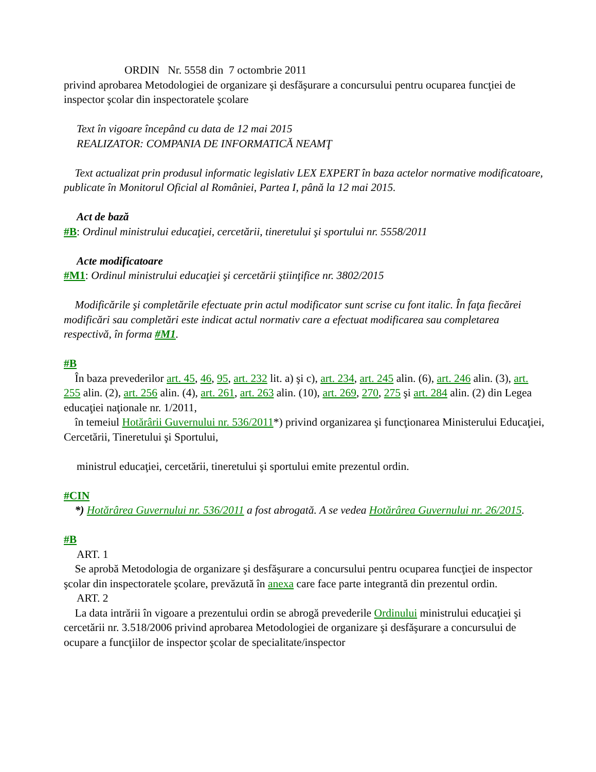ORDIN Nr. 5558 din 7 octombrie 2011
privind aprobarea Metodologiei de organizare şi desfăşurare a concursului pentru ocuparea funcţiei de inspector şcolar din inspectoratele şcolare
Text în vigoare începând cu data de 12 mai 2015
REALIZATOR: COMPANIA DE INFORMATICĂ NEAMŢ
Text actualizat prin produsul informatic legislativ LEX EXPERT în baza actelor normative modificatoare, publicate în Monitorul Oficial al României, Partea I, până la 12 mai 2015.
Act de bază
#B: Ordinul ministrului educaţiei, cercetării, tineretului şi sportului nr. 5558/2011
Acte modificatoare
#M1: Ordinul ministrului educaţiei şi cercetării ştiinţifice nr. 3802/2015
Modificările şi completările efectuate prin actul modificator sunt scrise cu font italic. În faţa fiecărei modificări sau completări este indicat actul normativ care a efectuat modificarea sau completarea respectivă, în forma #M1.
#B
În baza prevederilor art. 45, 46, 95, art. 232 lit. a) şi c), art. 234, art. 245 alin. (6), art. 246 alin. (3), art. 255 alin. (2), art. 256 alin. (4), art. 261, art. 263 alin. (10), art. 269, 270, 275 şi art. 284 alin. (2) din Legea educaţiei naţionale nr. 1/2011,
în temeiul Hotărârii Guvernului nr. 536/2011*) privind organizarea şi funcţionarea Ministerului Educaţiei, Cercetării, Tineretului şi Sportului,
ministrul educaţiei, cercetării, tineretului şi sportului emite prezentul ordin.
#CIN
*) Hotărârea Guvernului nr. 536/2011 a fost abrogată. A se vedea Hotărârea Guvernului nr. 26/2015.
#B
ART. 1
Se aprobă Metodologia de organizare şi desfăşurare a concursului pentru ocuparea funcţiei de inspector şcolar din inspectoratele şcolare, prevăzută în anexa care face parte integrantă din prezentul ordin.
ART. 2
La data intrării în vigoare a prezentului ordin se abrogă prevederile Ordinului ministrului educaţiei şi cercetării nr. 3.518/2006 privind aprobarea Metodologiei de organizare şi desfăşurare a concursului de ocupare a funcţiilor de inspector şcolar de specialitate/inspector